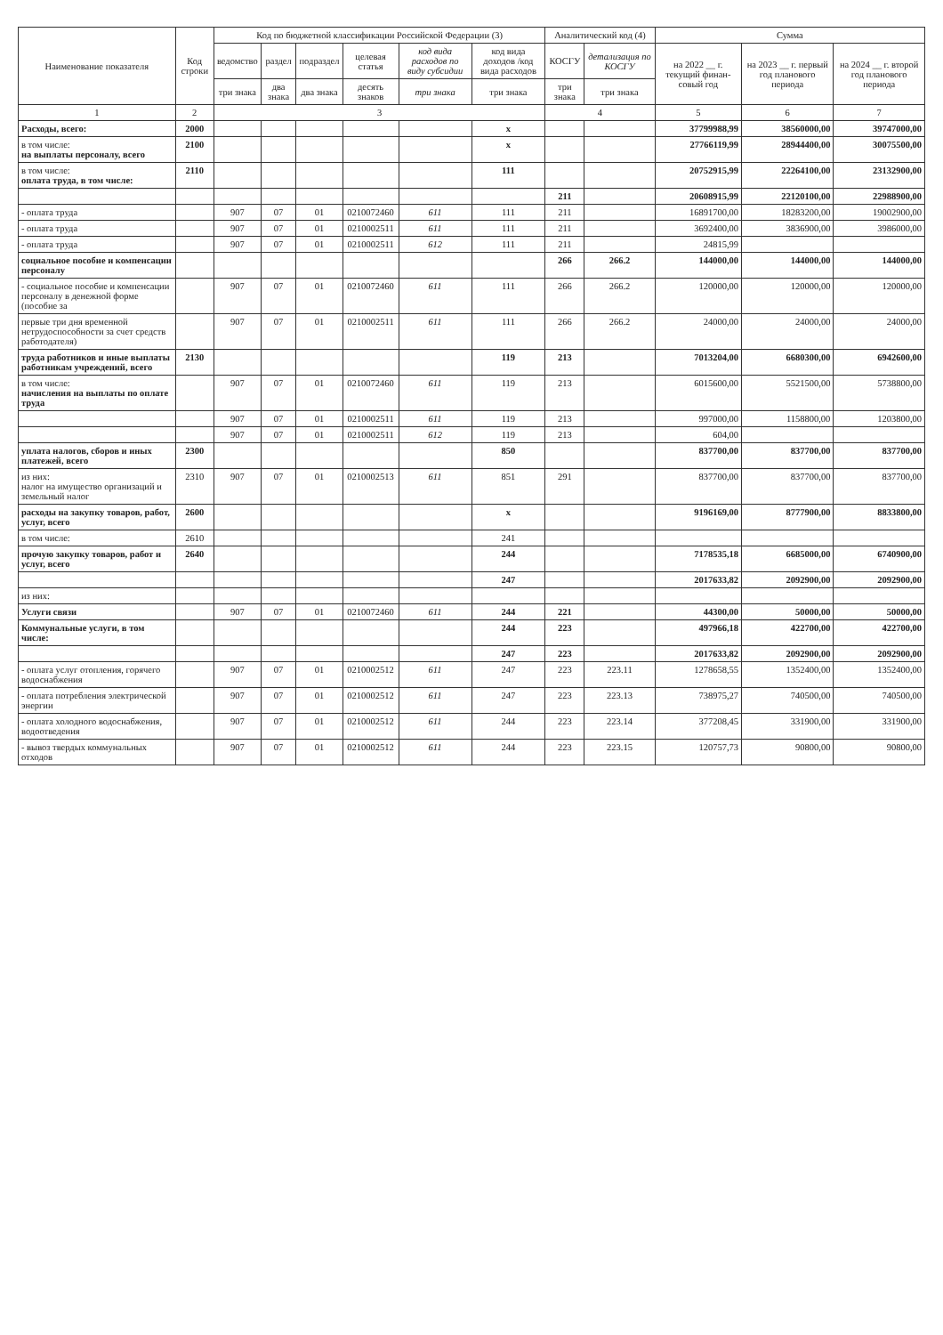| Наименование показателя | Код строки | Код по бюджетной классификации Российской Федерации (3) | | | | | | Аналитический код (4) | | Сумма | | |
| --- | --- | --- | --- | --- | --- | --- | --- | --- | --- | --- | --- | --- |
| | | ведомство | раздел | подраздел | целевая статья | код вида расходов по виду субсидии | код вида доходов /код вида расходов | КОСГУ | детализация по КОСГУ | на 2022 __ г. текущий финан-совый год | на 2023 __ г. первый год планового периода | на 2024 __ г. второй год планового периода |
| | | три знака | два знака | два знака | десять знаков | три знака | три знака | три знака | три знака | | | |
| 1 | 2 | 3 | | | | | | 4 | | 5 | 6 | 7 |
| Расходы, всего: | 2000 | | | | | | x | | | 37799988,99 | 38560000,00 | 39747000,00 |
| в том числе: на выплаты персоналу, всего | 2100 | | | | | | x | | | 27766119,99 | 28944400,00 | 30075500,00 |
| в том числе: оплата труда, в том числе: | 2110 | | | | | | 111 | | | 20752915,99 | 22264100,00 | 23132900,00 |
| | | | | | | | | 211 | | 20608915,99 | 22120100,00 | 22988900,00 |
| - оплата труда | | 907 | 07 | 01 | 0210072460 | 611 | 111 | 211 | | 16891700,00 | 18283200,00 | 19002900,00 |
| - оплата труда | | 907 | 07 | 01 | 0210002511 | 611 | 111 | 211 | | 3692400,00 | 3836900,00 | 3986000,00 |
| - оплата труда | | 907 | 07 | 01 | 0210002511 | 612 | 111 | 211 | | 24815,99 | | |
| социальное пособие и компенсации персоналу | | | | | | | | 266 | 266.2 | 144000,00 | 144000,00 | 144000,00 |
| - социальное пособие и компенсации персоналу в денежной форме (пособие за | | 907 | 07 | 01 | 0210072460 | 611 | 111 | 266 | 266.2 | 120000,00 | 120000,00 | 120000,00 |
| первые три дня временной нетрудоспособности за счет средств работодателя) | | 907 | 07 | 01 | 0210002511 | 611 | 111 | 266 | 266.2 | 24000,00 | 24000,00 | 24000,00 |
| труда работников и иные выплаты работникам учреждений, всего | 2130 | | | | | | 119 | 213 | | 7013204,00 | 6680300,00 | 6942600,00 |
| в том числе: начисления на выплаты по оплате труда | | 907 | 07 | 01 | 0210072460 | 611 | 119 | 213 | | 6015600,00 | 5521500,00 | 5738800,00 |
| | | 907 | 07 | 01 | 0210002511 | 611 | 119 | 213 | | 997000,00 | 1158800,00 | 1203800,00 |
| | | 907 | 07 | 01 | 0210002511 | 612 | 119 | 213 | | 604,00 | | |
| уплата налогов, сборов и иных платежей, всего | 2300 | | | | | | 850 | | | 837700,00 | 837700,00 | 837700,00 |
| из них: налог на имущество организаций и земельный налог | 2310 | 907 | 07 | 01 | 0210002513 | 611 | 851 | 291 | | 837700,00 | 837700,00 | 837700,00 |
| расходы на закупку товаров, работ, услуг, всего | 2600 | | | | | | x | | | 9196169,00 | 8777900,00 | 8833800,00 |
| в том числе: | 2610 | | | | | | 241 | | | | | |
| прочую закупку товаров, работ и услуг, всего | 2640 | | | | | | 244 | | | 7178535,18 | 6685000,00 | 6740900,00 |
| | | | | | | | 247 | | | 2017633,82 | 2092900,00 | 2092900,00 |
| из них: | | | | | | | | | | | | |
| Услуги связи | | 907 | 07 | 01 | 0210072460 | 611 | 244 | 221 | | 44300,00 | 50000,00 | 50000,00 |
| Коммунальные услуги, в том числе: | | | | | | | 244 | 223 | | 497966,18 | 422700,00 | 422700,00 |
| | | | | | | | 247 | 223 | | 2017633,82 | 2092900,00 | 2092900,00 |
| - оплата услуг отопления, горячего водоснабжения | | 907 | 07 | 01 | 0210002512 | 611 | 247 | 223 | 223.11 | 1278658,55 | 1352400,00 | 1352400,00 |
| - оплата потребления электрической энергии | | 907 | 07 | 01 | 0210002512 | 611 | 247 | 223 | 223.13 | 738975,27 | 740500,00 | 740500,00 |
| - оплата холодного водоснабжения, водоотведения | | 907 | 07 | 01 | 0210002512 | 611 | 244 | 223 | 223.14 | 377208,45 | 331900,00 | 331900,00 |
| - вывоз твердых коммунальных отходов | | 907 | 07 | 01 | 0210002512 | 611 | 244 | 223 | 223.15 | 120757,73 | 90800,00 | 90800,00 |